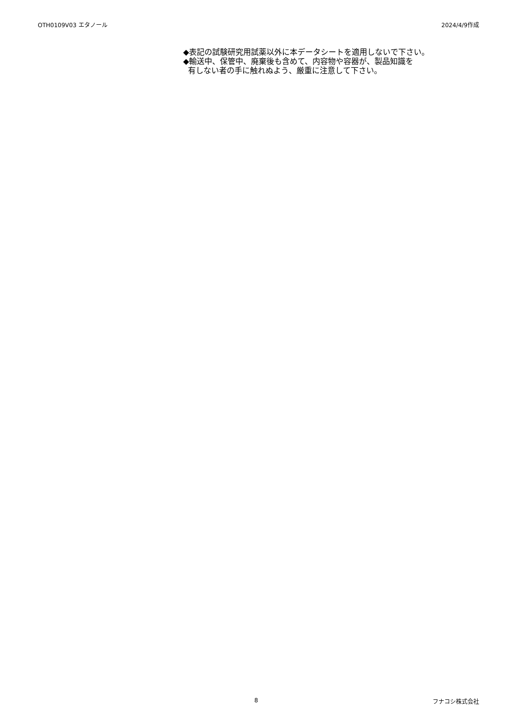OTH0109V03 エタノール 2024/4/9作成
◆表記の試験研究用試薬以外に本データシートを適用しないで下さい。
◆輸送中、保管中、廃棄後も含めて、内容物や容器が、製品知識を
有しない者の手に触れぬよう、厳重に注意して下さい。
8 フナコシ株式会社